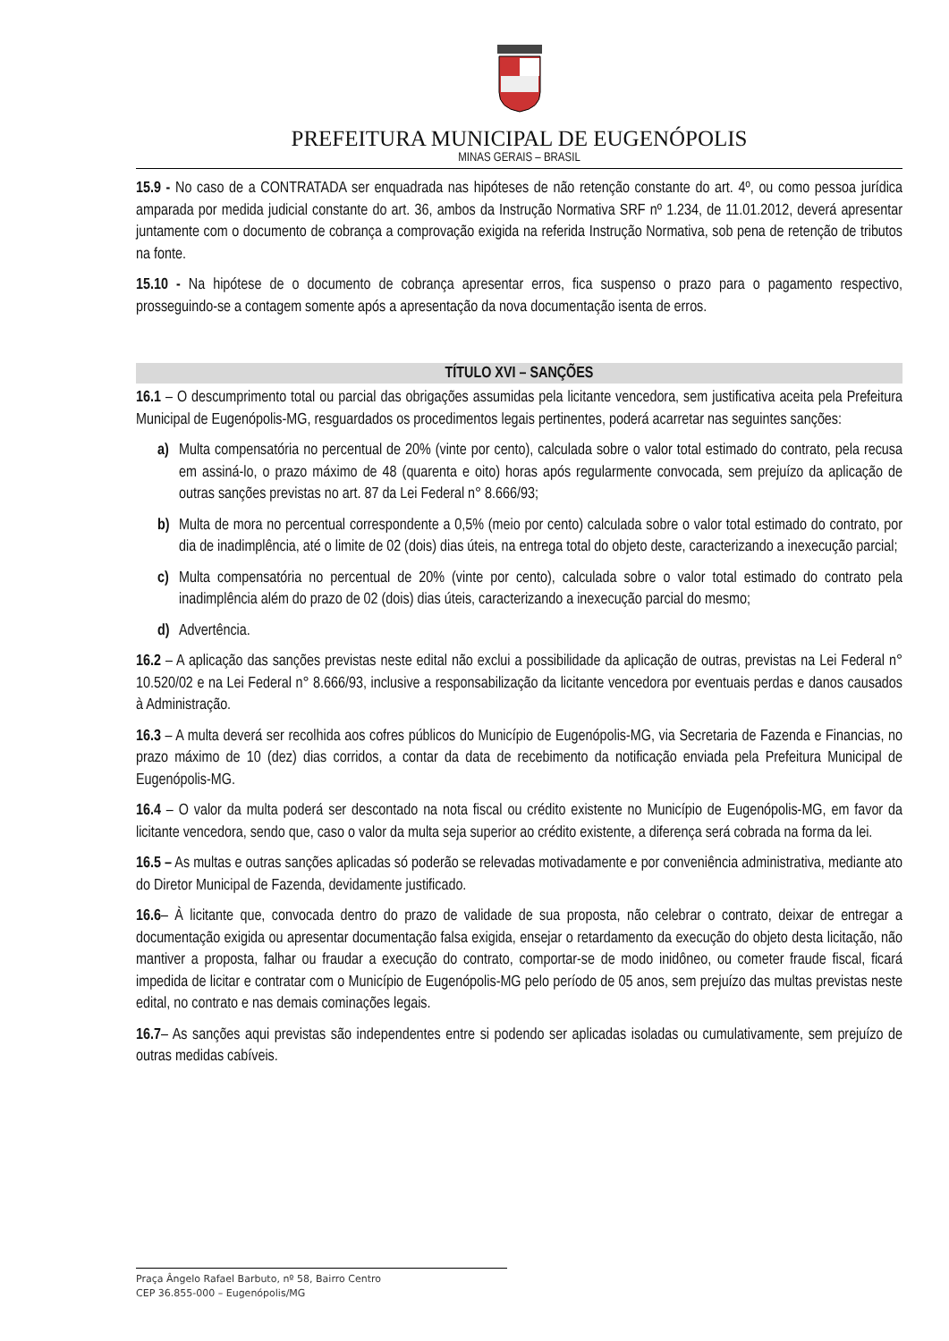PREFEITURA MUNICIPAL DE EUGENÓPOLIS
MINAS GERAIS – BRASIL
15.9 - No caso de a CONTRATADA ser enquadrada nas hipóteses de não retenção constante do art. 4º, ou como pessoa jurídica amparada por medida judicial constante do art. 36, ambos da Instrução Normativa SRF nº 1.234, de 11.01.2012, deverá apresentar juntamente com o documento de cobrança a comprovação exigida na referida Instrução Normativa, sob pena de retenção de tributos na fonte.
15.10 - Na hipótese de o documento de cobrança apresentar erros, fica suspenso o prazo para o pagamento respectivo, prosseguindo-se a contagem somente após a apresentação da nova documentação isenta de erros.
TÍTULO XVI – SANÇÕES
16.1 – O descumprimento total ou parcial das obrigações assumidas pela licitante vencedora, sem justificativa aceita pela Prefeitura Municipal de Eugenópolis-MG, resguardados os procedimentos legais pertinentes, poderá acarretar nas seguintes sanções:
a) Multa compensatória no percentual de 20% (vinte por cento), calculada sobre o valor total estimado do contrato, pela recusa em assiná-lo, o prazo máximo de 48 (quarenta e oito) horas após regularmente convocada, sem prejuízo da aplicação de outras sanções previstas no art. 87 da Lei Federal n° 8.666/93;
b) Multa de mora no percentual correspondente a 0,5% (meio por cento) calculada sobre o valor total estimado do contrato, por dia de inadimplência, até o limite de 02 (dois) dias úteis, na entrega total do objeto deste, caracterizando a inexecução parcial;
c) Multa compensatória no percentual de 20% (vinte por cento), calculada sobre o valor total estimado do contrato pela inadimplência além do prazo de 02 (dois) dias úteis, caracterizando a inexecução parcial do mesmo;
d) Advertência.
16.2 – A aplicação das sanções previstas neste edital não exclui a possibilidade da aplicação de outras, previstas na Lei Federal n° 10.520/02 e na Lei Federal n° 8.666/93, inclusive a responsabilização da licitante vencedora por eventuais perdas e danos causados à Administração.
16.3 – A multa deverá ser recolhida aos cofres públicos do Município de Eugenópolis-MG, via Secretaria de Fazenda e Financias, no prazo máximo de 10 (dez) dias corridos, a contar da data de recebimento da notificação enviada pela Prefeitura Municipal de Eugenópolis-MG.
16.4 – O valor da multa poderá ser descontado na nota fiscal ou crédito existente no Município de Eugenópolis-MG, em favor da licitante vencedora, sendo que, caso o valor da multa seja superior ao crédito existente, a diferença será cobrada na forma da lei.
16.5 – As multas e outras sanções aplicadas só poderão se relevadas motivadamente e por conveniência administrativa, mediante ato do Diretor Municipal de Fazenda, devidamente justificado.
16.6– À licitante que, convocada dentro do prazo de validade de sua proposta, não celebrar o contrato, deixar de entregar a documentação exigida ou apresentar documentação falsa exigida, ensejar o retardamento da execução do objeto desta licitação, não mantiver a proposta, falhar ou fraudar a execução do contrato, comportar-se de modo inidôneo, ou cometer fraude fiscal, ficará impedida de licitar e contratar com o Município de Eugenópolis-MG pelo período de 05 anos, sem prejuízo das multas previstas neste edital, no contrato e nas demais cominações legais.
16.7– As sanções aqui previstas são independentes entre si podendo ser aplicadas isoladas ou cumulativamente, sem prejuízo de outras medidas cabíveis.
Praça Ângelo Rafael Barbuto, nº 58, Bairro Centro
CEP 36.855-000 – Eugenópolis/MG